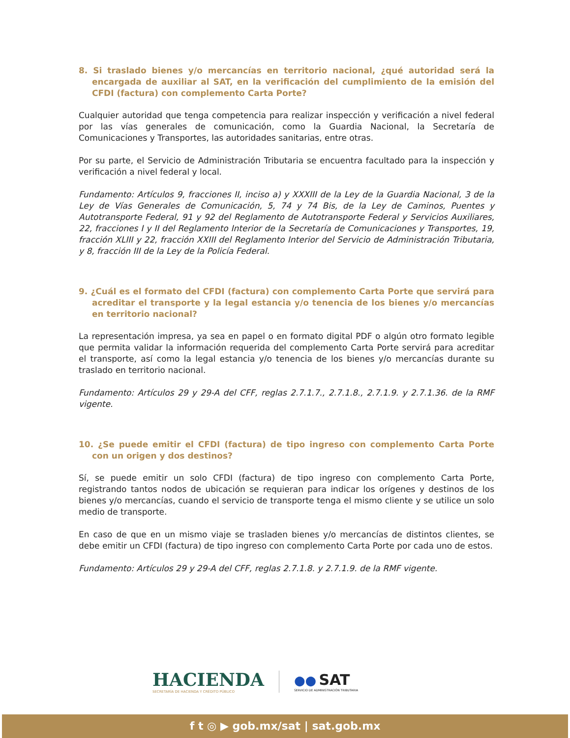8. Si traslado bienes y/o mercancías en territorio nacional, ¿qué autoridad será la encargada de auxiliar al SAT, en la verificación del cumplimiento de la emisión del CFDI (factura) con complemento Carta Porte?
Cualquier autoridad que tenga competencia para realizar inspección y verificación a nivel federal por las vías generales de comunicación, como la Guardia Nacional, la Secretaría de Comunicaciones y Transportes, las autoridades sanitarias, entre otras.
Por su parte, el Servicio de Administración Tributaria se encuentra facultado para la inspección y verificación a nivel federal y local.
Fundamento: Artículos 9, fracciones II, inciso a) y XXXIII de la Ley de la Guardia Nacional, 3 de la Ley de Vías Generales de Comunicación, 5, 74 y 74 Bis, de la Ley de Caminos, Puentes y Autotransporte Federal, 91 y 92 del Reglamento de Autotransporte Federal y Servicios Auxiliares, 22, fracciones I y II del Reglamento Interior de la Secretaría de Comunicaciones y Transportes, 19, fracción XLIII y 22, fracción XXIII del Reglamento Interior del Servicio de Administración Tributaria, y 8, fracción III de la Ley de la Policía Federal.
9. ¿Cuál es el formato del CFDI (factura) con complemento Carta Porte que servirá para acreditar el transporte y la legal estancia y/o tenencia de los bienes y/o mercancías en territorio nacional?
La representación impresa, ya sea en papel o en formato digital PDF o algún otro formato legible que permita validar la información requerida del complemento Carta Porte servirá para acreditar el transporte, así como la legal estancia y/o tenencia de los bienes y/o mercancías durante su traslado en territorio nacional.
Fundamento: Artículos 29 y 29-A del CFF, reglas 2.7.1.7., 2.7.1.8., 2.7.1.9. y 2.7.1.36. de la RMF vigente.
10. ¿Se puede emitir el CFDI (factura) de tipo ingreso con complemento Carta Porte con un origen y dos destinos?
Sí, se puede emitir un solo CFDI (factura) de tipo ingreso con complemento Carta Porte, registrando tantos nodos de ubicación se requieran para indicar los orígenes y destinos de los bienes y/o mercancías, cuando el servicio de transporte tenga el mismo cliente y se utilice un solo medio de transporte.
En caso de que en un mismo viaje se trasladen bienes y/o mercancías de distintos clientes, se debe emitir un CFDI (factura) de tipo ingreso con complemento Carta Porte por cada uno de estos.
Fundamento: Artículos 29 y 29-A del CFF, reglas 2.7.1.8. y 2.7.1.9. de la RMF vigente.
HACIENDA
SECRETARÍA DE HACIENDA Y CRÉDITO PÚBLICO
●● SAT
SERVICIO DE ADMINISTRACIÓN TRIBUTARIA
f t ◎ ▶ gob.mx/sat | sat.gob.mx